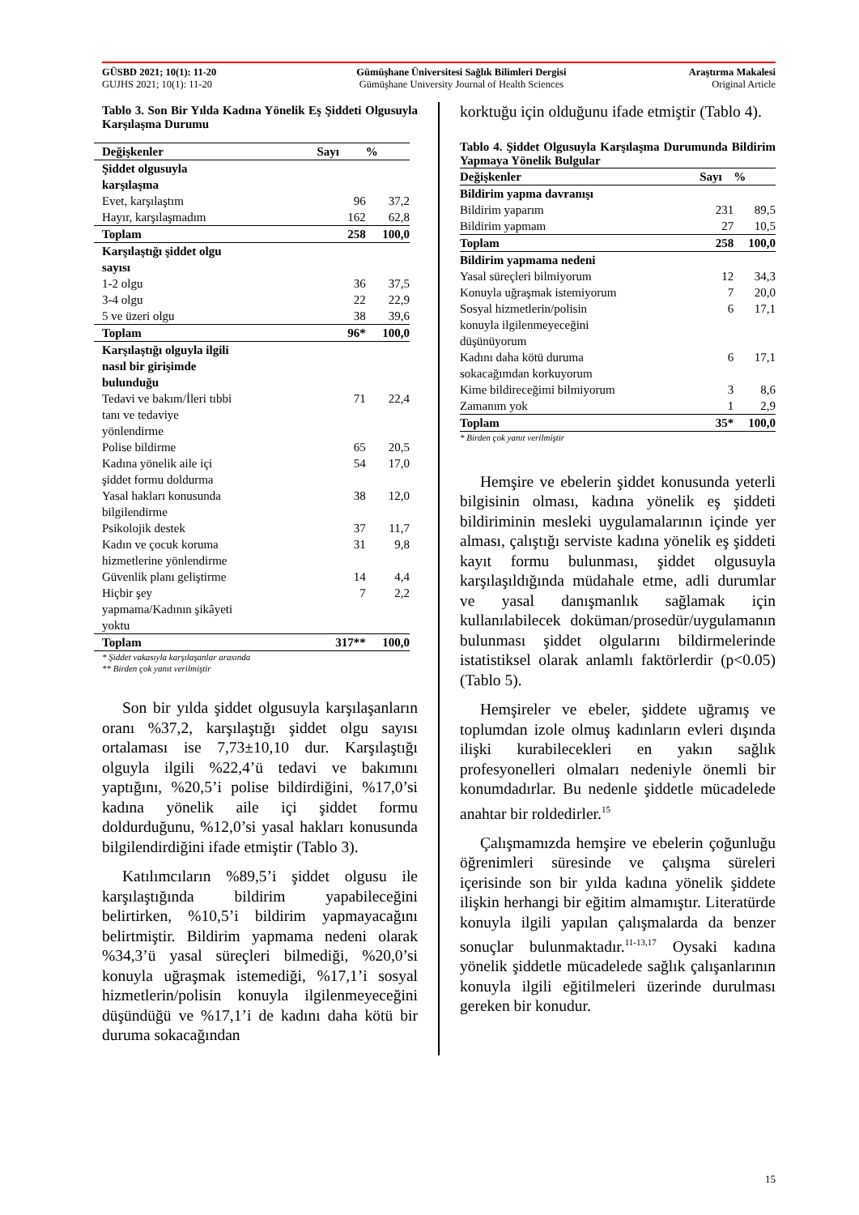| GÜSBD 2021; 10(1): 11-20 | Gümüşhane Üniversitesi Sağlık Bilimleri Dergisi | Araştırma Makalesi |
| GUJHS 2021; 10(1): 11-20 | Gümüşhane University Journal of Health Sciences | Original Article |
Tablo 3. Son Bir Yılda Kadına Yönelik Eş Şiddeti Olgusuyla Karşılaşma Durumu
| Değişkenler | Sayı | % |
| --- | --- | --- |
| Şiddet olgusuyla karşılaşma | | |
| Evet, karşılaştım | 96 | 37,2 |
| Hayır, karşılaşmadım | 162 | 62,8 |
| Toplam | 258 | 100,0 |
| Karşılaştığı şiddet olgu sayısı | | |
| 1-2 olgu | 36 | 37,5 |
| 3-4 olgu | 22 | 22,9 |
| 5 ve üzeri olgu | 38 | 39,6 |
| Toplam | 96* | 100,0 |
| Karşılaştığı olguyla ilgili nasıl bir girişimde bulunduğu | | |
| Tedavi ve bakım/İleri tıbbi tanı ve tedaviye yönlendirme | 71 | 22,4 |
| Polise bildirme | 65 | 20,5 |
| Kadına yönelik aile içi şiddet formu doldurma | 54 | 17,0 |
| Yasal hakları konusunda bilgilendirme | 38 | 12,0 |
| Psikolojik destek | 37 | 11,7 |
| Kadın ve çocuk koruma hizmetlerine yönlendirme | 31 | 9,8 |
| Güvenlik planı geliştirme | 14 | 4,4 |
| Hiçbir şey yapmama/Kadının şikâyeti yoktu | 7 | 2,2 |
| Toplam | 317** | 100,0 |
* Şiddet vakasıyla karşılaşanlar arasında
** Birden çok yanıt verilmiştir
Son bir yılda şiddet olgusuyla karşılaşanların oranı %37,2, karşılaştığı şiddet olgu sayısı ortalaması ise 7,73±10,10 dur. Karşılaştığı olguyla ilgili %22,4’ü tedavi ve bakımını yaptığını, %20,5’i polise bildirdiğini, %17,0’si kadına yönelik aile içi şiddet formu doldurduğunu, %12,0’si yasal hakları konusunda bilgilendirdiğini ifade etmiştir (Tablo 3).
Katılımcıların %89,5’i şiddet olgusu ile karşılaştığında bildirim yapabileceğini belirtirken, %10,5’i bildirim yapmayacağını belirtmiştir. Bildirim yapmama nedeni olarak %34,3’ü yasal süreçleri bilmediği, %20,0’si konuyla uğraşmak istemediği, %17,1’i sosyal hizmetlerin/polisin konuyla ilgilenmeyeceğini düşündüğü ve %17,1’i de kadını daha kötü bir duruma sokacağından
korktuğu için olduğunu ifade etmiştir (Tablo 4).
Tablo 4. Şiddet Olgusuyla Karşılaşma Durumunda Bildirim Yapmaya Yönelik Bulgular
| Değişkenler | Sayı | % |
| --- | --- | --- |
| Bildirim yapma davranışı | | |
| Bildirim yaparım | 231 | 89,5 |
| Bildirim yapmam | 27 | 10,5 |
| Toplam | 258 | 100,0 |
| Bildirim yapmama nedeni | | |
| Yasal süreçleri bilmiyorum | 12 | 34,3 |
| Konuyla uğraşmak istemiyorum | 7 | 20,0 |
| Sosyal hizmetlerin/polisin konuyla ilgilenmeyeceğini düşünüyorum | 6 | 17,1 |
| Kadını daha kötü duruma sokacağımdan korkuyorum | 6 | 17,1 |
| Kime bildireceğimi bilmiyorum | 3 | 8,6 |
| Zamanım yok | 1 | 2,9 |
| Toplam | 35* | 100,0 |
* Birden çok yanıt verilmiştir
Hemşire ve ebelerin şiddet konusunda yeterli bilgisinin olması, kadına yönelik eş şiddeti bildiriminin mesleki uygulamalarının içinde yer alması, çalıştığı serviste kadına yönelik eş şiddeti kayıt formu bulunması, şiddet olgusuyla karşılaşıldığında müdahale etme, adli durumlar ve yasal danışmanlık sağlamak için kullanılabilecek doküman/prosedür/uygulamanın bulunması şiddet olgularını bildirmelerinde istatistiksel olarak anlamlı faktörlerdir (p<0.05) (Tablo 5).
Hemşireler ve ebeler, şiddete uğramış ve toplumdan izole olmuş kadınların evleri dışında ilişki kurabilecekleri en yakın sağlık profesyonelleri olmaları nedeniyle önemli bir konumdadırlar. Bu nedenle şiddetle mücadelede anahtar bir roldedirler.<sup>15</sup>
Çalışmamızda hemşire ve ebelerin çoğunluğu öğrenimleri süresinde ve çalışma süreleri içerisinde son bir yılda kadına yönelik şiddete ilişkin herhangi bir eğitim almamıştır. Literatürde konuyla ilgili yapılan çalışmalarda da benzer sonuçlar bulunmaktadır.<sup>11-13,17</sup> Oysaki kadına yönelik şiddetle mücadelede sağlık çalışanlarının konuyla ilgili eğitilmeleri üzerinde durulması gereken bir konudur.
15